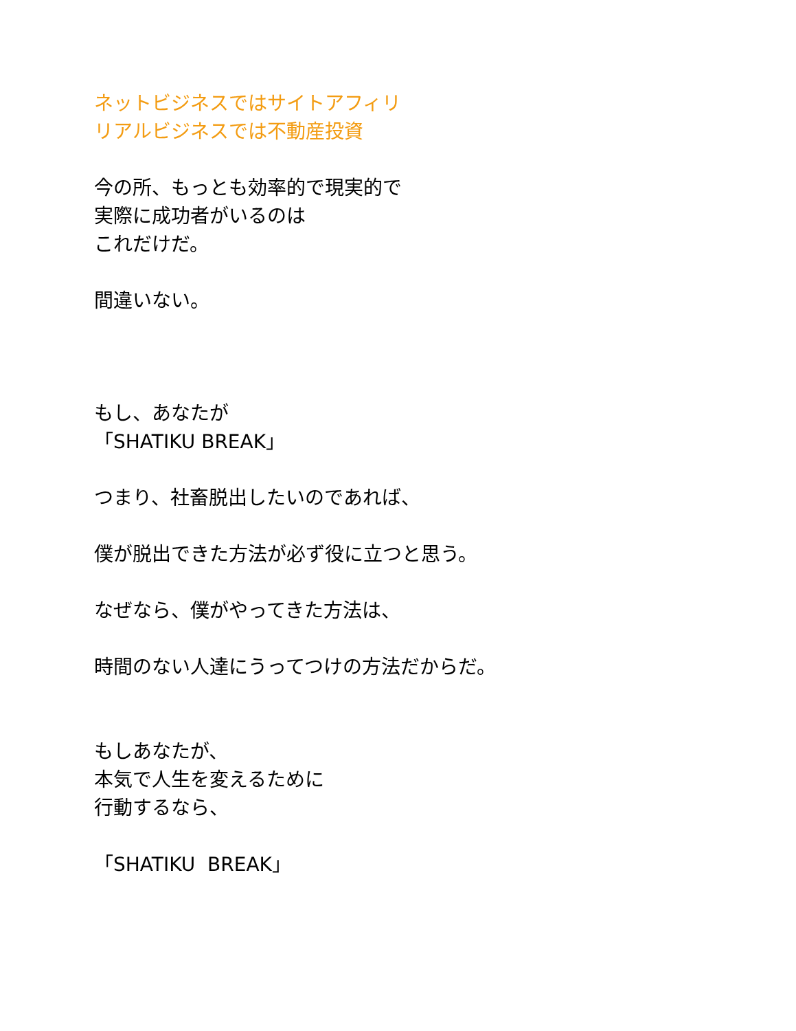ネットビジネスではサイトアフィリ
リアルビジネスでは不動産投資
今の所、もっとも効率的で現実的で
実際に成功者がいるのは
これだけだ。
間違いない。
もし、あなたが
「SHATIKU BREAK」
つまり、社畜脱出したいのであれば、
僕が脱出できた方法が必ず役に立つと思う。
なぜなら、僕がやってきた方法は、
時間のない人達にうってつけの方法だからだ。
もしあなたが、
本気で人生を変えるために
行動するなら、
「SHATIKU BREAK」